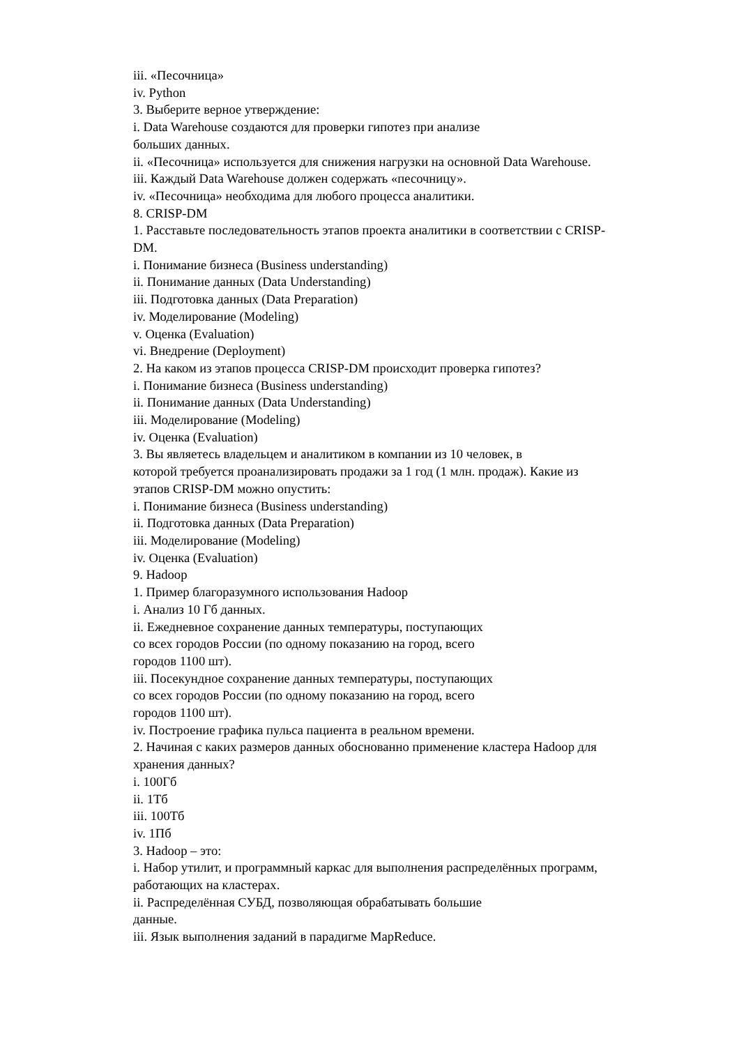iii. «Песочница»
iv. Python
3. Выберите верное утверждение:
i. Data Warehouse создаются для проверки гипотез при анализе
больших данных.
ii. «Песочница» используется для снижения нагрузки на основной Data Warehouse.
iii. Каждый Data Warehouse должен содержать «песочницу».
iv. «Песочница» необходима для любого процесса аналитики.
8. CRISP-DM
1. Расставьте последовательность этапов проекта аналитики в соответствии с CRISP-
DM.
i. Понимание бизнеса (Business understanding)
ii. Понимание данных (Data Understanding)
iii. Подготовка данных (Data Preparation)
iv. Моделирование (Modeling)
v. Оценка (Evaluation)
vi. Внедрение (Deployment)
2. На каком из этапов процесса CRISP-DM происходит проверка гипотез?
i. Понимание бизнеса (Business understanding)
ii. Понимание данных (Data Understanding)
iii. Моделирование (Modeling)
iv. Оценка (Evaluation)
3. Вы являетесь владельцем и аналитиком в компании из 10 человек, в
которой требуется проанализировать продажи за 1 год (1 млн. продаж). Какие из
этапов CRISP-DM можно опустить:
i. Понимание бизнеса (Business understanding)
ii. Подготовка данных (Data Preparation)
iii. Моделирование (Modeling)
iv. Оценка (Evaluation)
9. Hadoop
1. Пример благоразумного использования Hadoop
i. Анализ 10 Гб данных.
ii. Ежедневное сохранение данных температуры, поступающих
со всех городов России (по одному показанию на город, всего
городов 1100 шт).
iii. Посекундное сохранение данных температуры, поступающих
со всех городов России (по одному показанию на город, всего
городов 1100 шт).
iv. Построение графика пульса пациента в реальном времени.
2. Начиная с каких размеров данных обоснованно применение кластера Hadoop для
хранения данных?
i. 100Гб
ii. 1Тб
iii. 100Тб
iv. 1Пб
3. Hadoop – это:
i. Набор утилит, и программный каркас для выполнения распределённых программ,
работающих на кластерах.
ii. Распределённая СУБД, позволяющая обрабатывать большие
данные.
iii. Язык выполнения заданий в парадигме MapReduce.